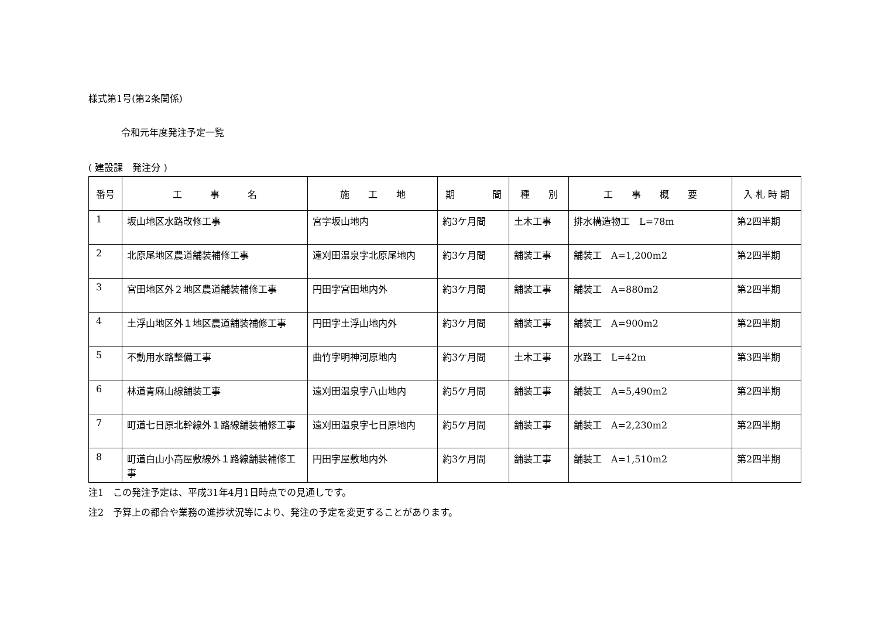様式第1号(第2条関係)
令和元年度発注予定一覧
( 建設課　発注分 )
| 番号 | 工 事 名 | 施 工 地 | 期 間 | 種 別 | 工 事 概 要 | 入 札 時 期 |
| --- | --- | --- | --- | --- | --- | --- |
| 1 | 坂山地区水路改修工事 | 宮字坂山地内 | 約3ケ月間 | 土木工事 | 排水構造物工 L=78m | 第2四半期 |
| 2 | 北原尾地区農道舗装補修工事 | 遠刈田温泉字北原尾地内 | 約3ケ月間 | 舗装工事 | 舗装工 A=1,200m2 | 第2四半期 |
| 3 | 宮田地区外２地区農道舗装補修工事 | 円田字宮田地内外 | 約3ケ月間 | 舗装工事 | 舗装工 A=880m2 | 第2四半期 |
| 4 | 土浮山地区外１地区農道舗装補修工事 | 円田字土浮山地内外 | 約3ケ月間 | 舗装工事 | 舗装工 A=900m2 | 第2四半期 |
| 5 | 不動用水路整備工事 | 曲竹字明神河原地内 | 約3ケ月間 | 土木工事 | 水路工 L=42m | 第3四半期 |
| 6 | 林道青麻山線舗装工事 | 遠刈田温泉字八山地内 | 約5ケ月間 | 舗装工事 | 舗装工 A=5,490m2 | 第2四半期 |
| 7 | 町道七日原北幹線外１路線舗装補修工事 | 遠刈田温泉字七日原地内 | 約5ケ月間 | 舗装工事 | 舗装工 A=2,230m2 | 第2四半期 |
| 8 | 町道白山小高屋敷線外１路線舗装補修工事 | 円田字屋敷地内外 | 約3ケ月間 | 舗装工事 | 舗装工 A=1,510m2 | 第2四半期 |
注1　この発注予定は、平成31年4月1日時点での見通しです。
注2　予算上の都合や業務の進捗状況等により、発注の予定を変更することがあります。